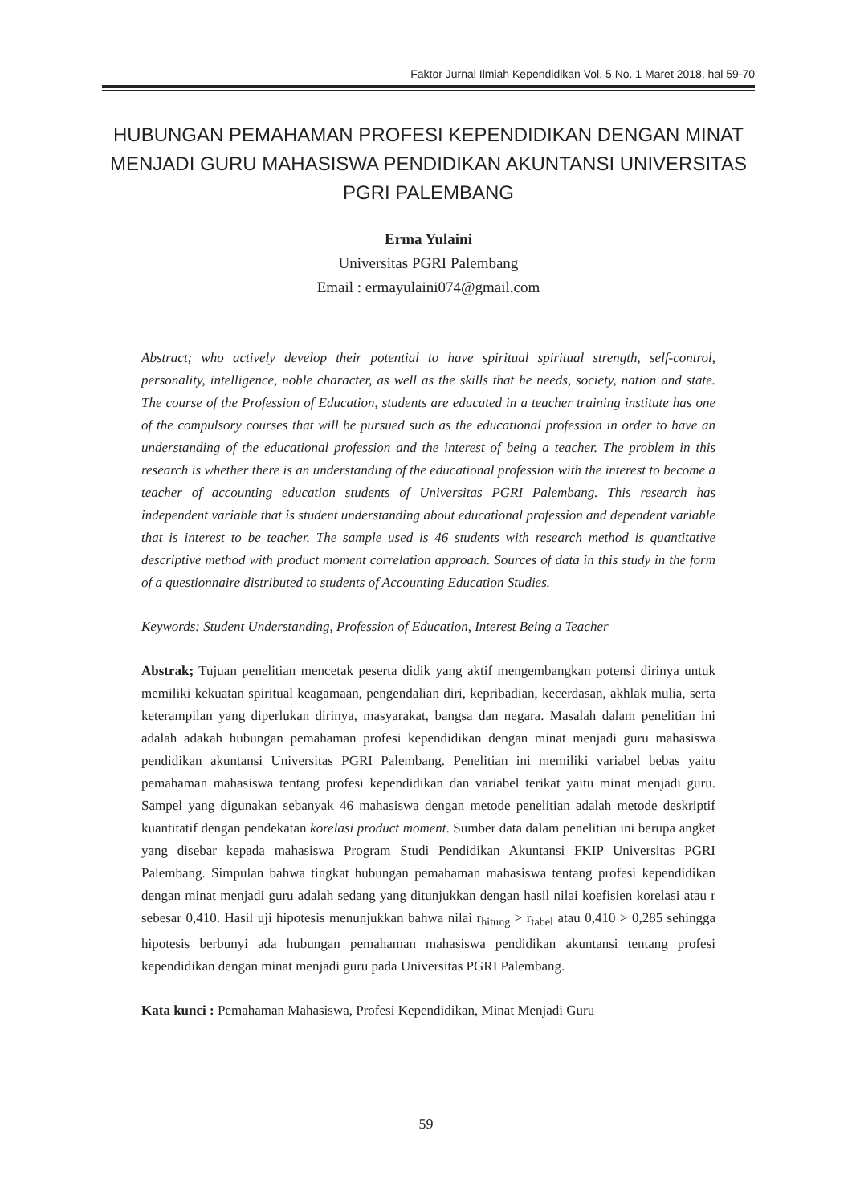Faktor Jurnal Ilmiah Kependidikan Vol. 5 No. 1 Maret 2018, hal 59-70
HUBUNGAN PEMAHAMAN PROFESI KEPENDIDIKAN DENGAN MINAT MENJADI GURU MAHASISWA PENDIDIKAN AKUNTANSI UNIVERSITAS PGRI PALEMBANG
Erma Yulaini
Universitas PGRI Palembang
Email : ermayulaini074@gmail.com
Abstract; who actively develop their potential to have spiritual spiritual strength, self-control, personality, intelligence, noble character, as well as the skills that he needs, society, nation and state. The course of the Profession of Education, students are educated in a teacher training institute has one of the compulsory courses that will be pursued such as the educational profession in order to have an understanding of the educational profession and the interest of being a teacher. The problem in this research is whether there is an understanding of the educational profession with the interest to become a teacher of accounting education students of Universitas PGRI Palembang. This research has independent variable that is student understanding about educational profession and dependent variable that is interest to be teacher. The sample used is 46 students with research method is quantitative descriptive method with product moment correlation approach. Sources of data in this study in the form of a questionnaire distributed to students of Accounting Education Studies.
Keywords: Student Understanding, Profession of Education, Interest Being a Teacher
Abstrak; Tujuan penelitian mencetak peserta didik yang aktif mengembangkan potensi dirinya untuk memiliki kekuatan spiritual keagamaan, pengendalian diri, kepribadian, kecerdasan, akhlak mulia, serta keterampilan yang diperlukan dirinya, masyarakat, bangsa dan negara. Masalah dalam penelitian ini adalah adakah hubungan pemahaman profesi kependidikan dengan minat menjadi guru mahasiswa pendidikan akuntansi Universitas PGRI Palembang. Penelitian ini memiliki variabel bebas yaitu pemahaman mahasiswa tentang profesi kependidikan dan variabel terikat yaitu minat menjadi guru. Sampel yang digunakan sebanyak 46 mahasiswa dengan metode penelitian adalah metode deskriptif kuantitatif dengan pendekatan korelasi product moment. Sumber data dalam penelitian ini berupa angket yang disebar kepada mahasiswa Program Studi Pendidikan Akuntansi FKIP Universitas PGRI Palembang. Simpulan bahwa tingkat hubungan pemahaman mahasiswa tentang profesi kependidikan dengan minat menjadi guru adalah sedang yang ditunjukkan dengan hasil nilai koefisien korelasi atau r sebesar 0,410. Hasil uji hipotesis menunjukkan bahwa nilai r<sub>hitung</sub> > r<sub>tabel</sub> atau 0,410 > 0,285 sehingga hipotesis berbunyi ada hubungan pemahaman mahasiswa pendidikan akuntansi tentang profesi kependidikan dengan minat menjadi guru pada Universitas PGRI Palembang.
Kata kunci : Pemahaman Mahasiswa, Profesi Kependidikan, Minat Menjadi Guru
59